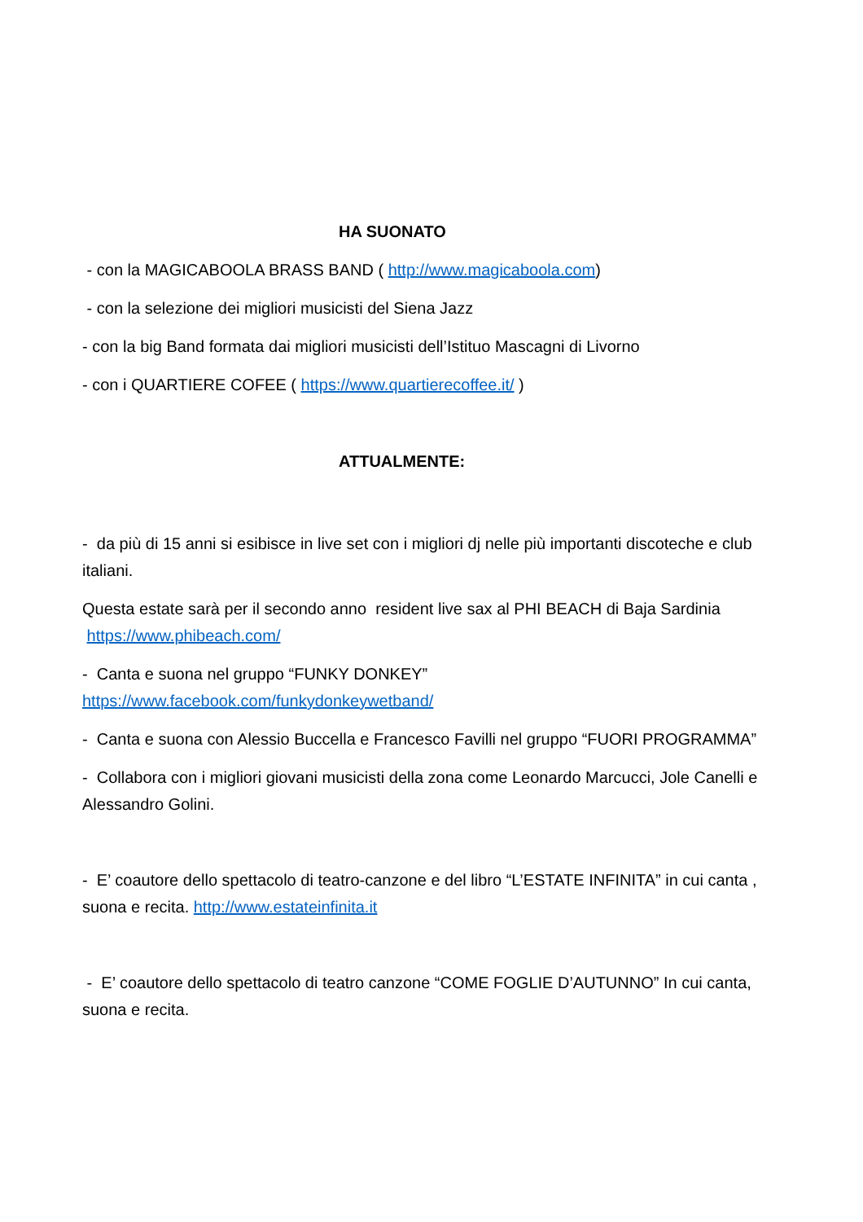HA SUONATO
- con la MAGICABOOLA BRASS BAND ( http://www.magicaboola.com)
- con la selezione dei migliori musicisti del Siena Jazz
- con la big Band formata dai migliori musicisti dell’Istituo Mascagni di Livorno
- con i QUARTIERE COFEE ( https://www.quartierecoffee.it/ )
ATTUALMENTE:
- da più di 15 anni si esibisce in live set con i migliori dj nelle più importanti discoteche e club italiani.
Questa estate sarà per il secondo anno resident live sax al PHI BEACH di Baja Sardinia https://www.phibeach.com/
- Canta e suona nel gruppo “FUNKY DONKEY”
https://www.facebook.com/funkydonkeywetband/
- Canta e suona con Alessio Buccella e Francesco Favilli nel gruppo “FUORI PROGRAMMA”
- Collabora con i migliori giovani musicisti della zona come Leonardo Marcucci, Jole Canelli e Alessandro Golini.
- E’ coautore dello spettacolo di teatro-canzone e del libro “L’ESTATE INFINITA” in cui canta , suona e recita. http://www.estateinfinita.it
- E’ coautore dello spettacolo di teatro canzone “COME FOGLIE D’AUTUNNO” In cui canta, suona e recita.